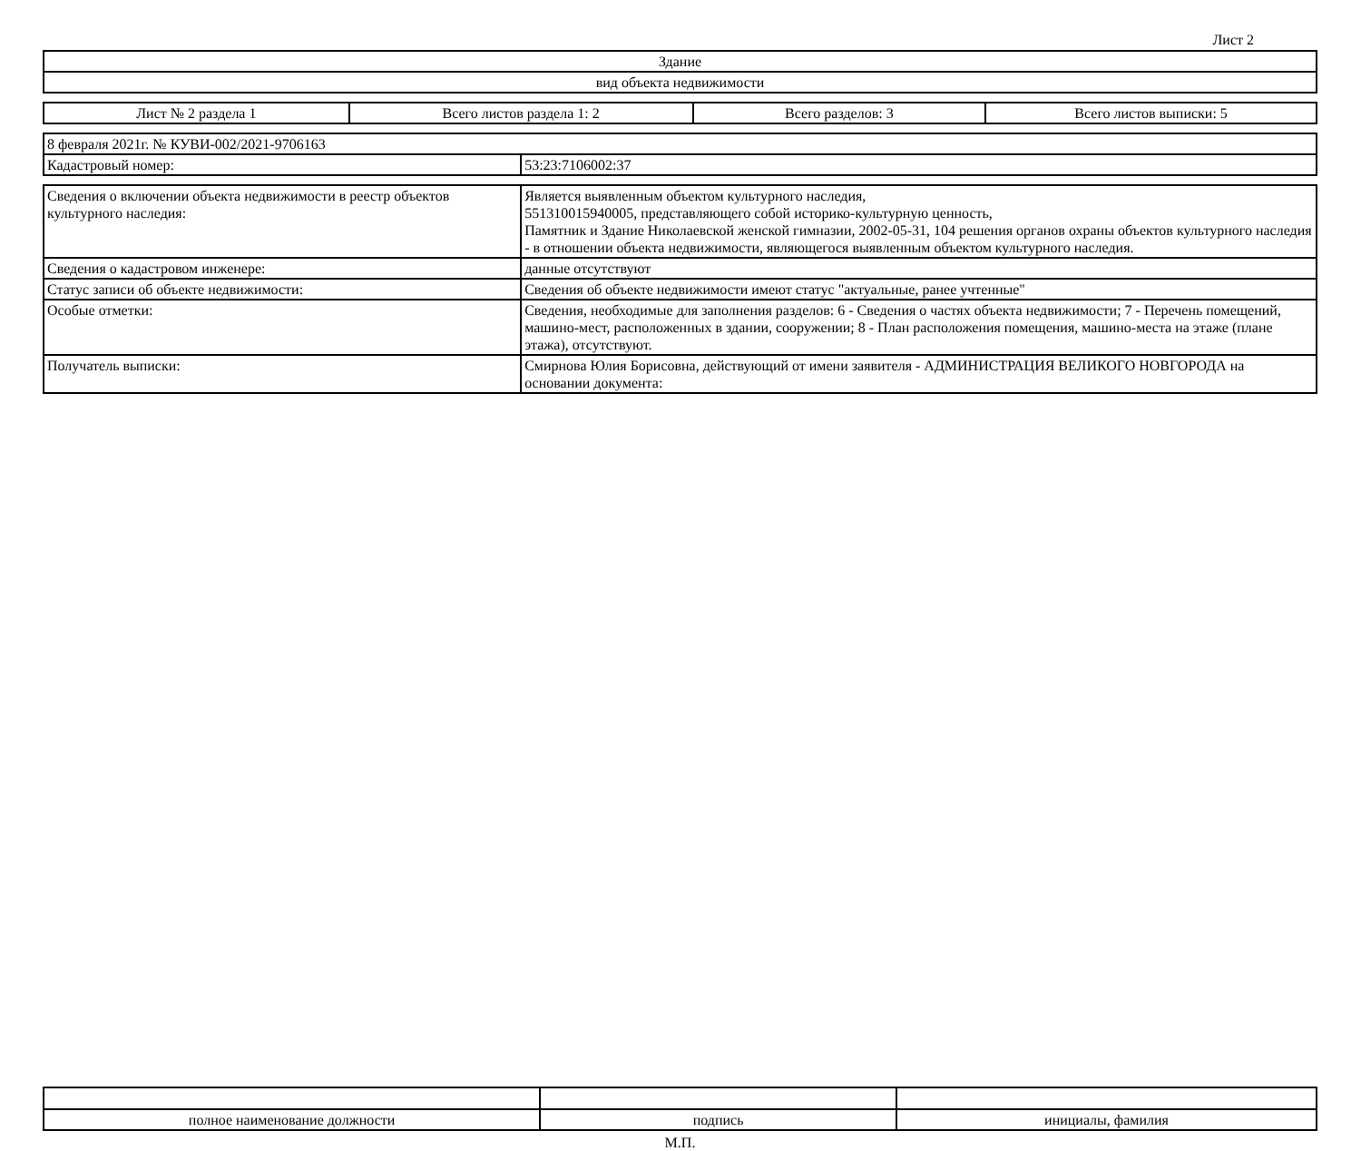Лист 2
| Здание |
| вид объекта недвижимости |
| Лист № 2 раздела 1 | Всего листов раздела 1: 2 | Всего разделов: 3 | Всего листов выписки: 5 |
| 8 февраля 2021г. № КУВИ-002/2021-9706163 | |
| Кадастровый номер: | 53:23:7106002:37 |
| Сведения о включении объекта недвижимости в реестр объектов культурного наследия: | Является выявленным объектом культурного наследия, 551310015940005, представляющего собой историко-культурную ценность, Памятник и Здание Николаевской женской гимназии, 2002-05-31, 104 решения органов охраны объектов культурного наследия - в отношении объекта недвижимости, являющегося выявленным объектом культурного наследия. |
| Сведения о кадастровом инженере: | данные отсутствуют |
| Статус записи об объекте недвижимости: | Сведения об объекте недвижимости имеют статус "актуальные, ранее учтенные" |
| Особые отметки: | Сведения, необходимые для заполнения разделов: 6 - Сведения о частях объекта недвижимости; 7 - Перечень помещений, машино-мест, расположенных в здании, сооружении; 8 - План расположения помещения, машино-места на этаже (плане этажа), отсутствуют. |
| Получатель выписки: | Смирнова Юлия Борисовна, действующий от имени заявителя - АДМИНИСТРАЦИЯ ВЕЛИКОГО НОВГОРОДА на основании документа: |
| полное наименование должности | подпись | инициалы, фамилия |
М.П.